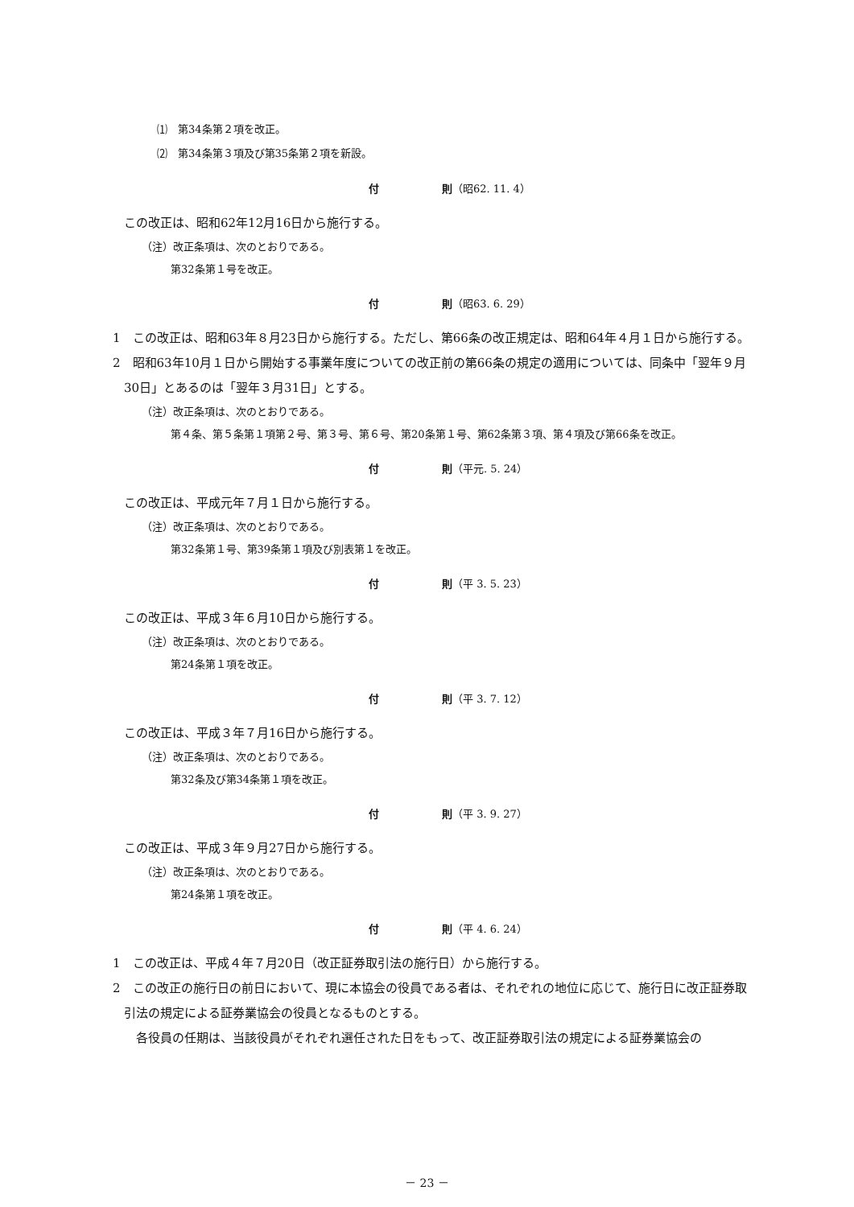⑴　第34条第２項を改正。
⑵　第34条第３項及び第35条第２項を新設。
付　　　　　　則（昭62. 11. 4）
この改正は、昭和62年12月16日から施行する。
（注）改正条項は、次のとおりである。
第32条第１号を改正。
付　　　　　　則（昭63. 6. 29）
1　この改正は、昭和63年８月23日から施行する。ただし、第66条の改正規定は、昭和64年４月１日から施行する。
2　昭和63年10月１日から開始する事業年度についての改正前の第66条の規定の適用については、同条中「翌年９月30日」とあるのは「翌年３月31日」とする。
（注）改正条項は、次のとおりである。
第４条、第５条第１項第２号、第３号、第６号、第20条第１号、第62条第３項、第４項及び第66条を改正。
付　　　　　　則（平元. 5. 24）
この改正は、平成元年７月１日から施行する。
（注）改正条項は、次のとおりである。
第32条第１号、第39条第１項及び別表第１を改正。
付　　　　　　則（平 3. 5. 23）
この改正は、平成３年６月10日から施行する。
（注）改正条項は、次のとおりである。
第24条第１項を改正。
付　　　　　　則（平 3. 7. 12）
この改正は、平成３年７月16日から施行する。
（注）改正条項は、次のとおりである。
第32条及び第34条第１項を改正。
付　　　　　　則（平 3. 9. 27）
この改正は、平成３年９月27日から施行する。
（注）改正条項は、次のとおりである。
第24条第１項を改正。
付　　　　　　則（平 4. 6. 24）
1　この改正は、平成４年７月20日（改正証券取引法の施行日）から施行する。
2　この改正の施行日の前日において、現に本協会の役員である者は、それぞれの地位に応じて、施行日に改正証券取引法の規定による証券業協会の役員となるものとする。
　各役員の任期は、当該役員がそれぞれ選任された日をもって、改正証券取引法の規定による証券業協会の
－ 23 －